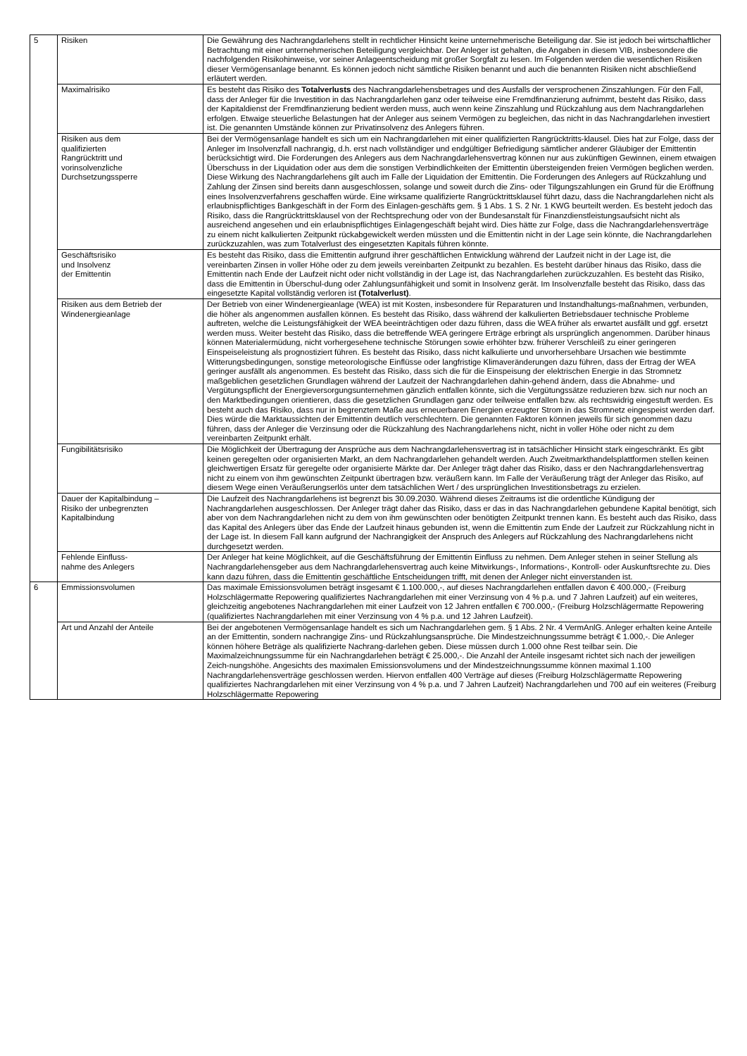| 5 | Risiken | Die Gewährung des Nachrangdarlehens stellt in rechtlicher Hinsicht keine unternehmerische Beteiligung dar. Sie ist jedoch bei wirtschaftlicher Betrachtung mit einer unternehmerischen Beteiligung vergleichbar. Der Anleger ist gehalten, die Angaben in diesem VIB, insbesondere die nachfolgenden Risikohinweise, vor seiner Anlageentscheidung mit großer Sorgfalt zu lesen. Im Folgenden werden die wesentlichen Risiken dieser Vermögensanlage benannt. Es können jedoch nicht sämtliche Risiken benannt und auch die benannten Risiken nicht abschließend erläutert werden. |
| | Maximalrisiko | Es besteht das Risiko des Totalverlusts des Nachrangdarlehensbetrages und des Ausfalls der versprochenen Zinszahlungen. Für den Fall, dass der Anleger für die Investition in das Nachrangdarlehen ganz oder teilweise eine Fremdfinanzierung aufnimmt, besteht das Risiko, dass der Kapitaldienst der Fremdfinanzierung bedient werden muss, auch wenn keine Zinszahlung und Rückzahlung aus dem Nachrangdarlehen erfolgen. Etwaige steuerliche Belastungen hat der Anleger aus seinem Vermögen zu begleichen, das nicht in das Nachrangdarlehen investiert ist. Die genannten Umstände können zur Privatinsolvenz des Anlegers führen. |
| | Risiken aus dem qualifizierten Rangrücktritt und vorinsolvenzliche Durchsetzungssperre | Bei der Vermögensanlage handelt es sich um ein Nachrangdarlehen mit einer qualifizierten Rangrücktritts-klausel. Dies hat zur Folge, dass der Anleger im Insolvenzfall nachrangig, d.h. erst nach vollständiger und endgültiger Befriedigung sämtlicher anderer Gläubiger der Emittentin berücksichtigt wird. Die Forderungen des Anlegers aus dem Nachrangdarlehensvertrag können nur aus zukünftigen Gewinnen, einem etwaigen Überschuss in der Liquidation oder aus dem die sonstigen Verbindlichkeiten der Emittentin übersteigenden freien Vermögen beglichen werden. Diese Wirkung des Nachrangdarlehens gilt auch im Falle der Liquidation der Emittentin. Die Forderungen des Anlegers auf Rückzahlung und Zahlung der Zinsen sind bereits dann ausgeschlossen, solange und soweit durch die Zins- oder Tilgungszahlungen ein Grund für die Eröffnung eines Insolvenzverfahrens geschaffen würde. Eine wirksame qualifizierte Rangrücktrittsklausel führt dazu, dass die Nachrangdarlehen nicht als erlaubnispflichtiges Bankgeschäft in der Form des Einlagen-geschäfts gem. § 1 Abs. 1 S. 2 Nr. 1 KWG beurteilt werden. Es besteht jedoch das Risiko, dass die Rangrücktrittsklausel von der Rechtsprechung oder von der Bundesanstalt für Finanzdienstleistungsaufsicht nicht als ausreichend angesehen und ein erlaubnispflichtiges Einlagengeschäft bejaht wird. Dies hätte zur Folge, dass die Nachrangdarlehensverträge zu einem nicht kalkulierten Zeitpunkt rückabgewickelt werden müssten und die Emittentin nicht in der Lage sein könnte, die Nachrangdarlehen zurückzuzahlen, was zum Totalverlust des eingesetzten Kapitals führen könnte. |
| | Geschäftsrisiko und Insolvenz der Emittentin | Es besteht das Risiko, dass die Emittentin aufgrund ihrer geschäftlichen Entwicklung während der Laufzeit nicht in der Lage ist, die vereinbarten Zinsen in voller Höhe oder zu dem jeweils vereinbarten Zeitpunkt zu bezahlen. Es besteht darüber hinaus das Risiko, dass die Emittentin nach Ende der Laufzeit nicht oder nicht vollständig in der Lage ist, das Nachrangdarlehen zurückzuzahlen. Es besteht das Risiko, dass die Emittentin in Überschul-dung oder Zahlungsunfähigkeit und somit in Insolvenz gerät. Im Insolvenzfalle besteht das Risiko, dass das eingesetzte Kapital vollständig verloren ist (Totalverlust) . |
| | Risiken aus dem Betrieb der Windenergieanlage | Der Betrieb von einer Windenergieanlage (WEA) ist mit Kosten, insbesondere für Reparaturen und Instandhaltungs-maßnahmen, verbunden, die höher als angenommen ausfallen können. Es besteht das Risiko, dass während der kalkulierten Betriebsdauer technische Probleme auftreten, welche die Leistungsfähigkeit der WEA beeinträchtigen oder dazu führen, dass die WEA früher als erwartet ausfällt und ggf. ersetzt werden muss. Weiter besteht das Risiko, dass die betreffende WEA geringere Erträge erbringt als ursprünglich angenommen. Darüber hinaus können Materialermüdung, nicht vorhergesehene technische Störungen sowie erhöhter bzw. früherer Verschleiß zu einer geringeren Einspeiseleistung als prognostiziert führen. Es besteht das Risiko, dass nicht kalkulierte und unvorhersehbare Ursachen wie bestimmte Witterungsbedingungen, sonstige meteorologische Einflüsse oder langfristige Klimaveränderungen dazu führen, dass der Ertrag der WEA geringer ausfällt als angenommen. Es besteht das Risiko, dass sich die für die Einspeisung der elektrischen Energie in das Stromnetz maßgeblichen gesetzlichen Grundlagen während der Laufzeit der Nachrangdarlehen dahin-gehend ändern, dass die Abnahme- und Vergütungspflicht der Energieversorgungsunternehmen gänzlich entfallen könnte, sich die Vergütungssätze reduzieren bzw. sich nur noch an den Marktbedingungen orientieren, dass die gesetzlichen Grundlagen ganz oder teilweise entfallen bzw. als rechtswidrig eingestuft werden. Es besteht auch das Risiko, dass nur in begrenztem Maße aus erneuerbaren Energien erzeugter Strom in das Stromnetz eingespeist werden darf. Dies würde die Marktaussichten der Emittentin deutlich verschlechtern. Die genannten Faktoren können jeweils für sich genommen dazu führen, dass der Anleger die Verzinsung oder die Rückzahlung des Nachrangdarlehens nicht, nicht in voller Höhe oder nicht zu dem vereinbarten Zeitpunkt erhält. |
| | Fungibilitätsrisiko | Die Möglichkeit der Übertragung der Ansprüche aus dem Nachrangdarlehensvertrag ist in tatsächlicher Hinsicht stark eingeschränkt. Es gibt keinen geregelten oder organisierten Markt, an dem Nachrangdarlehen gehandelt werden. Auch Zweitmarkthandelsplattformen stellen keinen gleichwertigen Ersatz für geregelte oder organisierte Märkte dar. Der Anleger trägt daher das Risiko, dass er den Nachrangdarlehensvertrag nicht zu einem von ihm gewünschten Zeitpunkt übertragen bzw. veräußern kann. Im Falle der Veräußerung trägt der Anleger das Risiko, auf diesem Wege einen Veräußerungserlös unter dem tatsächlichen Wert / des ursprünglichen Investitionsbetrags zu erzielen. |
| | Dauer der Kapitalbindung – Risiko der unbegrenzten Kapitalbindung | Die Laufzeit des Nachrangdarlehens ist begrenzt bis 30.09.2030. Während dieses Zeitraums ist die ordentliche Kündigung der Nachrangdarlehen ausgeschlossen. Der Anleger trägt daher das Risiko, dass er das in das Nachrangdarlehen gebundene Kapital benötigt, sich aber von dem Nachrangdarlehen nicht zu dem von ihm gewünschten oder benötigten Zeitpunkt trennen kann. Es besteht auch das Risiko, dass das Kapital des Anlegers über das Ende der Laufzeit hinaus gebunden ist, wenn die Emittentin zum Ende der Laufzeit zur Rückzahlung nicht in der Lage ist. In diesem Fall kann aufgrund der Nachrangigkeit der Anspruch des Anlegers auf Rückzahlung des Nachrangdarlehens nicht durchgesetzt werden. |
| | Fehlende Einfluss- nahme des Anlegers | Der Anleger hat keine Möglichkeit, auf die Geschäftsführung der Emittentin Einfluss zu nehmen. Dem Anleger stehen in seiner Stellung als Nachrangdarlehensgeber aus dem Nachrangdarlehensvertrag auch keine Mitwirkungs-, Informations-, Kontroll- oder Auskunftsrechte zu. Dies kann dazu führen, dass die Emittentin geschäftliche Entscheidungen trifft, mit denen der Anleger nicht einverstanden ist. |
| 6 | Emmissionsvolumen | Das maximale Emissionsvolumen beträgt insgesamt € 1.100.000,-, auf dieses Nachrangdarlehen entfallen davon € 400.000,- (Freiburg Holzschlägermatte Repowering qualifiziertes Nachrangdarlehen mit einer Verzinsung von 4 % p.a. und 7 Jahren Laufzeit) auf ein weiteres, gleichzeitig angebotenes Nachrangdarlehen mit einer Laufzeit von 12 Jahren entfallen € 700.000,- (Freiburg Holzschlägermatte Repowering (qualifiziertes Nachrangdarlehen mit einer Verzinsung von 4 % p.a. und 12 Jahren Laufzeit). |
| | Art und Anzahl der Anteile | Bei der angebotenen Vermögensanlage handelt es sich um Nachrangdarlehen gem. § 1 Abs. 2 Nr. 4 VermAnlG. Anleger erhalten keine Anteile an der Emittentin, sondern nachrangige Zins- und Rückzahlungsansprüche. Die Mindestzeichnungssumme beträgt € 1.000,-. Die Anleger können höhere Beträge als qualifizierte Nachrang-darlehen geben. Diese müssen durch 1.000 ohne Rest teilbar sein. Die Maximalzeichnungssumme für ein Nachrangdarlehen beträgt € 25.000,-. Die Anzahl der Anteile insgesamt richtet sich nach der jeweiligen Zeich-nungshöhe. Angesichts des maximalen Emissionsvolumens und der Mindestzeichnungssumme können maximal 1.100 Nachrangdarlehensverträge geschlossen werden. Hiervon entfallen 400 Verträge auf dieses (Freiburg Holzschlägermatte Repowering qualifiziertes Nachrangdarlehen mit einer Verzinsung von 4 % p.a. und 7 Jahren Laufzeit) Nachrangdarlehen und 700 auf ein weiteres (Freiburg Holzschlägermatte Repowering |